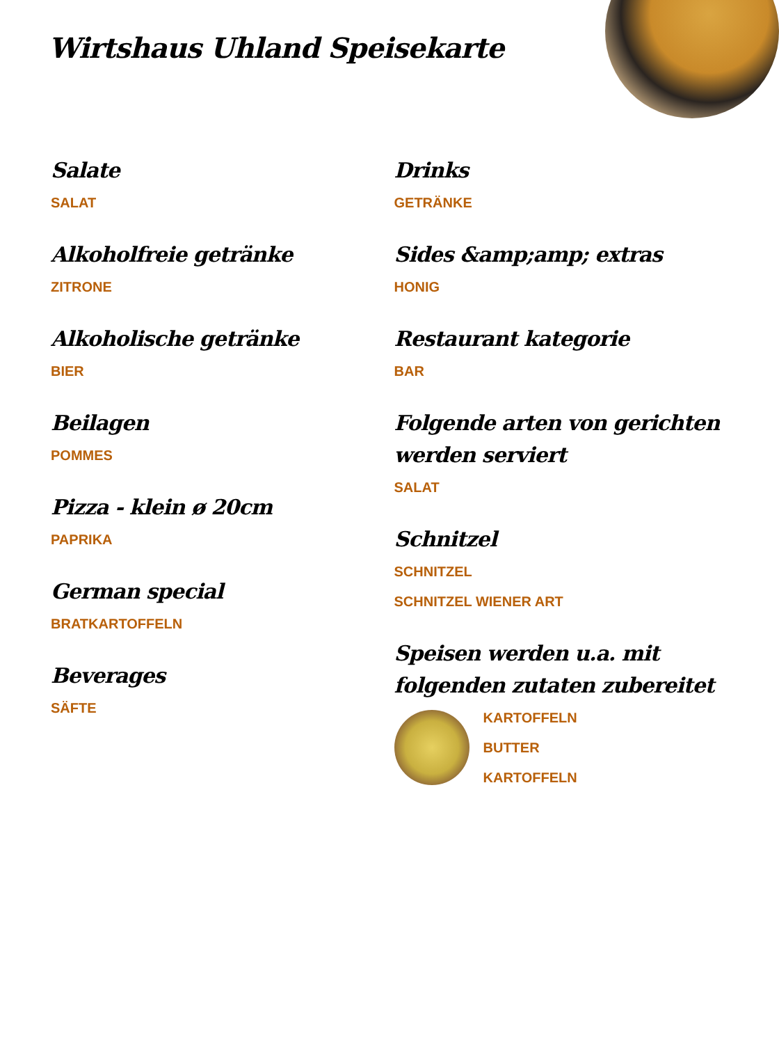Wirtshaus Uhland Speisekarte
Salate
SALAT
Alkoholfreie getränke
ZITRONE
Alkoholische getränke
BIER
Beilagen
POMMES
Pizza - klein ø 20cm
PAPRIKA
German special
BRATKARTOFFELN
Beverages
SÄFTE
Drinks
GETRÄNKE
Sides &amp;amp; extras
HONIG
Restaurant kategorie
BAR
Folgende arten von gerichten werden serviert
SALAT
Schnitzel
SCHNITZEL
SCHNITZEL WIENER ART
Speisen werden u.a. mit folgenden zutaten zubereitet
KARTOFFELN
BUTTER
KARTOFFELN